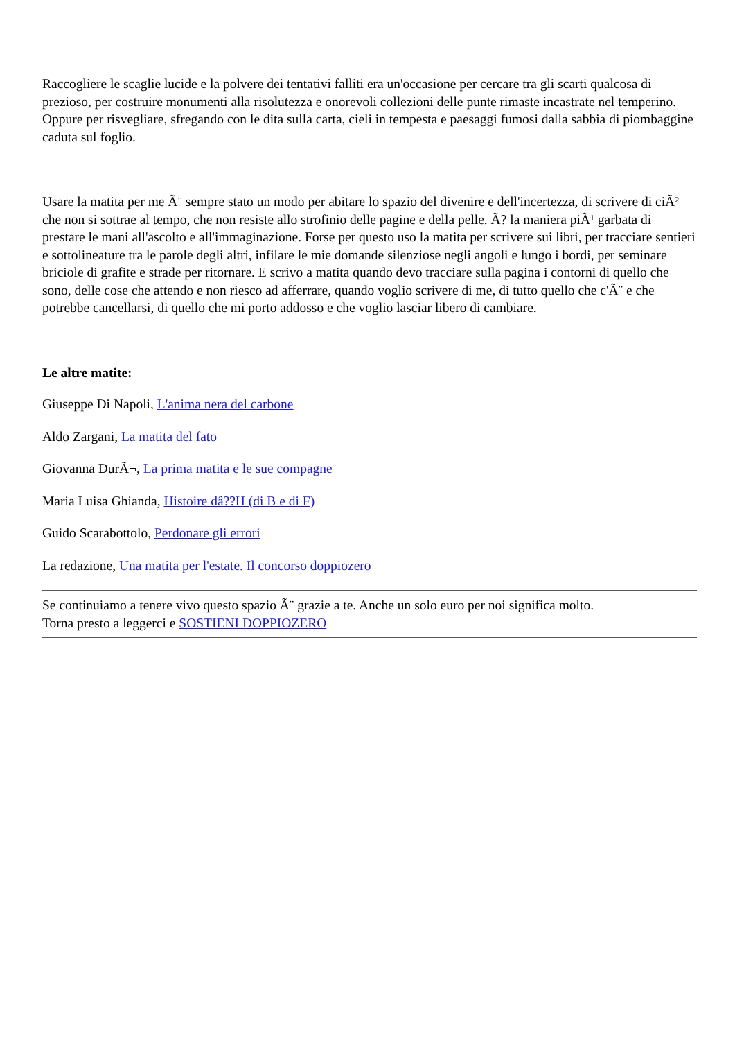Raccogliere le scaglie lucide e la polvere dei tentativi falliti era un'occasione per cercare tra gli scarti qualcosa di prezioso, per costruire monumenti alla risolutezza e onorevoli collezioni delle punte rimaste incastrate nel temperino. Oppure per risvegliare, sfregando con le dita sulla carta, cieli in tempesta e paesaggi fumosi dalla sabbia di piombaggine caduta sul foglio.
Usare la matita per me Ã¨ sempre stato un modo per abitare lo spazio del divenire e dell'incertezza, di scrivere di ciÃ² che non si sottrae al tempo, che non resiste allo strofinio delle pagine e della pelle. Ã? la maniera piÃ¹ garbata di prestare le mani all'ascolto e all'immaginazione. Forse per questo uso la matita per scrivere sui libri, per tracciare sentieri e sottolineature tra le parole degli altri, infilare le mie domande silenziose negli angoli e lungo i bordi, per seminare briciole di grafite e strade per ritornare. E scrivo a matita quando devo tracciare sulla pagina i contorni di quello che sono, delle cose che attendo e non riesco ad afferrare, quando voglio scrivere di me, di tutto quello che c'Ã¨ e che potrebbe cancellarsi, di quello che mi porto addosso e che voglio lasciar libero di cambiare.
Le altre matite:
Giuseppe Di Napoli, L'anima nera del carbone
Aldo Zargani, La matita del fato
Giovanna DurÃ¬, La prima matita e le sue compagne
Maria Luisa Ghianda, Histoire dâ??H (di B e di F)
Guido Scarabottolo, Perdonare gli errori
La redazione, Una matita per l'estate. Il concorso doppiozero
Se continuiamo a tenere vivo questo spazio Ã¨ grazie a te. Anche un solo euro per noi significa molto.
Torna presto a leggerci e SOSTIENI DOPPIOZERO